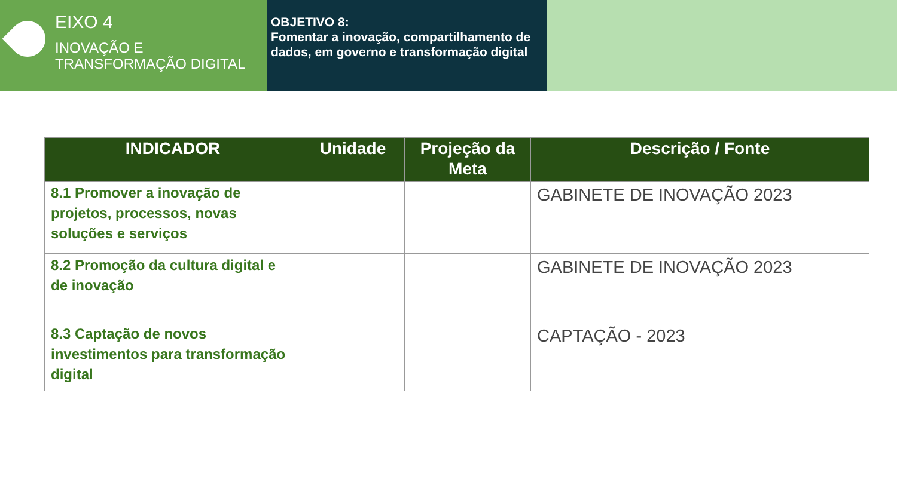EIXO 4
INOVAÇÃO E
TRANSFORMAÇÃO DIGITAL
OBJETIVO 8:
Fomentar a inovação, compartilhamento de dados, em governo e transformação digital
| INDICADOR | Unidade | Projeção da Meta | Descrição / Fonte |
| --- | --- | --- | --- |
| 8.1 Promover a inovação de projetos, processos, novas soluções e serviços | | | GABINETE DE INOVAÇÃO 2023 |
| 8.2 Promoção da cultura digital e de inovação | | | GABINETE DE INOVAÇÃO 2023 |
| 8.3 Captação de novos investimentos para transformação digital | | | CAPTAÇÃO - 2023 |